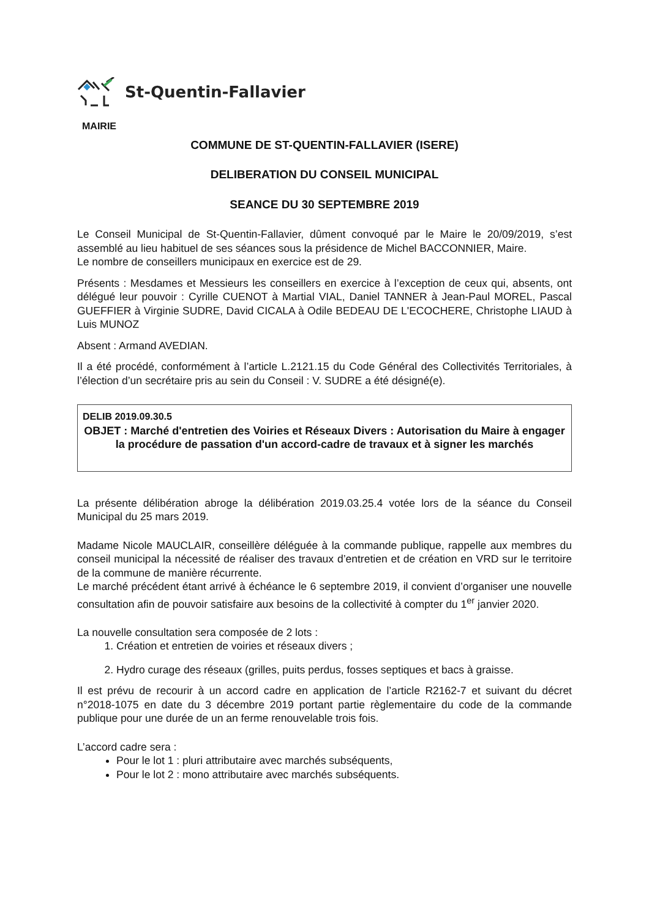St-Quentin-Fallavier
MAIRIE
COMMUNE DE ST-QUENTIN-FALLAVIER (ISERE)
DELIBERATION DU CONSEIL MUNICIPAL
SEANCE DU 30 SEPTEMBRE 2019
Le Conseil Municipal de St-Quentin-Fallavier, dûment convoqué par le Maire le 20/09/2019, s’est assemblé au lieu habituel de ses séances sous la présidence de Michel BACCONNIER, Maire.
Le nombre de conseillers municipaux en exercice est de 29.
Présents : Mesdames et Messieurs les conseillers en exercice à l’exception de ceux qui, absents, ont délégué leur pouvoir : Cyrille CUENOT à Martial VIAL, Daniel TANNER à Jean-Paul MOREL, Pascal GUEFFIER à Virginie SUDRE, David CICALA à Odile BEDEAU DE L'ECOCHERE, Christophe LIAUD à Luis MUNOZ
Absent : Armand AVEDIAN.
Il a été procédé, conformément à l’article L.2121.15 du Code Général des Collectivités Territoriales, à l’élection d’un secrétaire pris au sein du Conseil : V. SUDRE a été désigné(e).
DELIB 2019.09.30.5
OBJET : Marché d'entretien des Voiries et Réseaux Divers : Autorisation du Maire à engager la procédure de passation d'un accord-cadre de travaux et à signer les marchés
La présente délibération abroge la délibération 2019.03.25.4 votée lors de la séance du Conseil Municipal du 25 mars 2019.
Madame Nicole MAUCLAIR, conseillère déléguée à la commande publique, rappelle aux membres du conseil municipal la nécessité de réaliser des travaux d’entretien et de création en VRD sur le territoire de la commune de manière récurrente.
Le marché précédent étant arrivé à échéance le 6 septembre 2019, il convient d’organiser une nouvelle consultation afin de pouvoir satisfaire aux besoins de la collectivité à compter du 1<sup>er</sup> janvier 2020.
La nouvelle consultation sera composée de 2 lots :
1. Création et entretien de voiries et réseaux divers ;
2. Hydro curage des réseaux (grilles, puits perdus, fosses septiques et bacs à graisse.
Il est prévu de recourir à un accord cadre en application de l’article R2162-7 et suivant du décret n°2018-1075 en date du 3 décembre 2019 portant partie règlementaire du code de la commande publique pour une durée de un an ferme renouvelable trois fois.
L’accord cadre sera :
Pour le lot 1 : pluri attributaire avec marchés subséquents,
Pour le lot 2 : mono attributaire avec marchés subséquents.